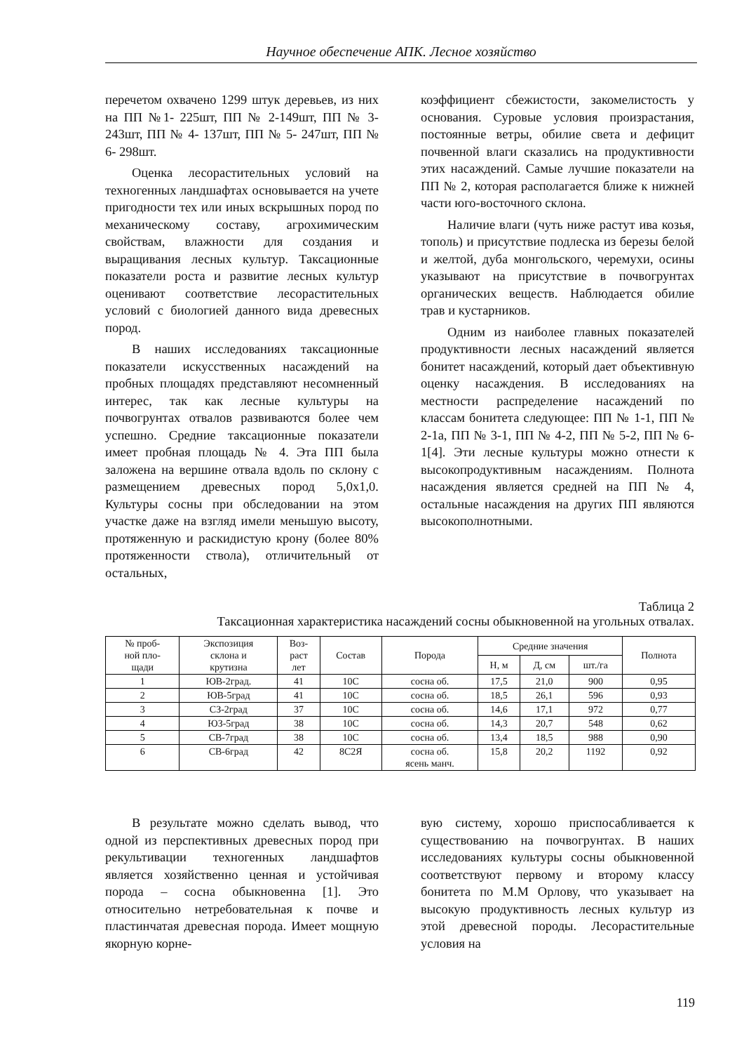Научное обеспечение АПК. Лесное хозяйство
перечетом охвачено 1299 штук деревьев, из них на ПП №1- 225шт, ПП № 2-149шт, ПП № 3- 243шт, ПП № 4- 137шт, ПП № 5- 247шт, ПП № 6- 298шт.
Оценка лесорастительных условий на техногенных ландшафтах основывается на учете пригодности тех или иных вскрышных пород по механическому составу, агрохимическим свойствам, влажности для создания и выращивания лесных культур. Таксационные показатели роста и развитие лесных культур оценивают соответствие лесорастительных условий с биологией данного вида древесных пород.
В наших исследованиях таксационные показатели искусственных насаждений на пробных площадях представляют несомненный интерес, так как лесные культуры на почвогрунтах отвалов развиваются более чем успешно. Средние таксационные показатели имеет пробная площадь № 4. Эта ПП была заложена на вершине отвала вдоль по склону с размещением древесных пород 5,0х1,0. Культуры сосны при обследовании на этом участке даже на взгляд имели меньшую высоту, протяженную и раскидистую крону (более 80% протяженности ствола), отличительный от остальных,
коэффициент сбежистости, закомелистость у основания. Суровые условия произрастания, постоянные ветры, обилие света и дефицит почвенной влаги сказались на продуктивности этих насаждений. Самые лучшие показатели на ПП № 2, которая располагается ближе к нижней части юго-восточного склона.
Наличие влаги (чуть ниже растут ива козья, тополь) и присутствие подлеска из березы белой и желтой, дуба монгольского, черемухи, осины указывают на присутствие в почвогрунтах органических веществ. Наблюдается обилие трав и кустарников.
Одним из наиболее главных показателей продуктивности лесных насаждений является бонитет насаждений, который дает объективную оценку насаждения. В исследованиях на местности распределение насаждений по классам бонитета следующее: ПП № 1-1, ПП № 2-1а, ПП № 3-1, ПП № 4-2, ПП № 5-2, ПП № 6-1[4]. Эти лесные культуры можно отнести к высокопродуктивным насаждениям. Полнота насаждения является средней на ПП № 4, остальные насаждения на других ПП являются высокополнотными.
Таблица 2
Таксационная характеристика насаждений сосны обыкновенной на угольных отвалах.
| № проб- ной пло- щади | Экспозиция склона и крутизна | Воз- раст лет | Состав | Порода | Средние значения | | | Полнота |
| --- | --- | --- | --- | --- | --- | --- | --- | --- |
| | | | | | Н, м | Д, см | шт./га | |
| 1 | ЮВ-2град. | 41 | 10С | сосна об. | 17,5 | 21,0 | 900 | 0,95 |
| 2 | ЮВ-5град | 41 | 10С | сосна об. | 18,5 | 26,1 | 596 | 0,93 |
| 3 | СЗ-2град | 37 | 10С | сосна об. | 14,6 | 17,1 | 972 | 0,77 |
| 4 | ЮЗ-5град | 38 | 10С | сосна об. | 14,3 | 20,7 | 548 | 0,62 |
| 5 | СВ-7град | 38 | 10С | сосна об. | 13,4 | 18,5 | 988 | 0,90 |
| 6 | СВ-6град | 42 | 8С2Я | сосна об. ясень манч. | 15,8 | 20,2 | 1192 | 0,92 |
В результате можно сделать вывод, что одной из перспективных древесных пород при рекультивации техногенных ландшафтов является хозяйственно ценная и устойчивая порода – сосна обыкновенна [1]. Это относительно нетребовательная к почве и пластинчатая древесная порода. Имеет мощную якорную корне-
вую систему, хорошо приспосабливается к существованию на почвогрунтах. В наших исследованиях культуры сосны обыкновенной соответствуют первому и второму классу бонитета по М.М Орлову, что указывает на высокую продуктивность лесных культур из этой древесной породы. Лесорастительные условия на
119